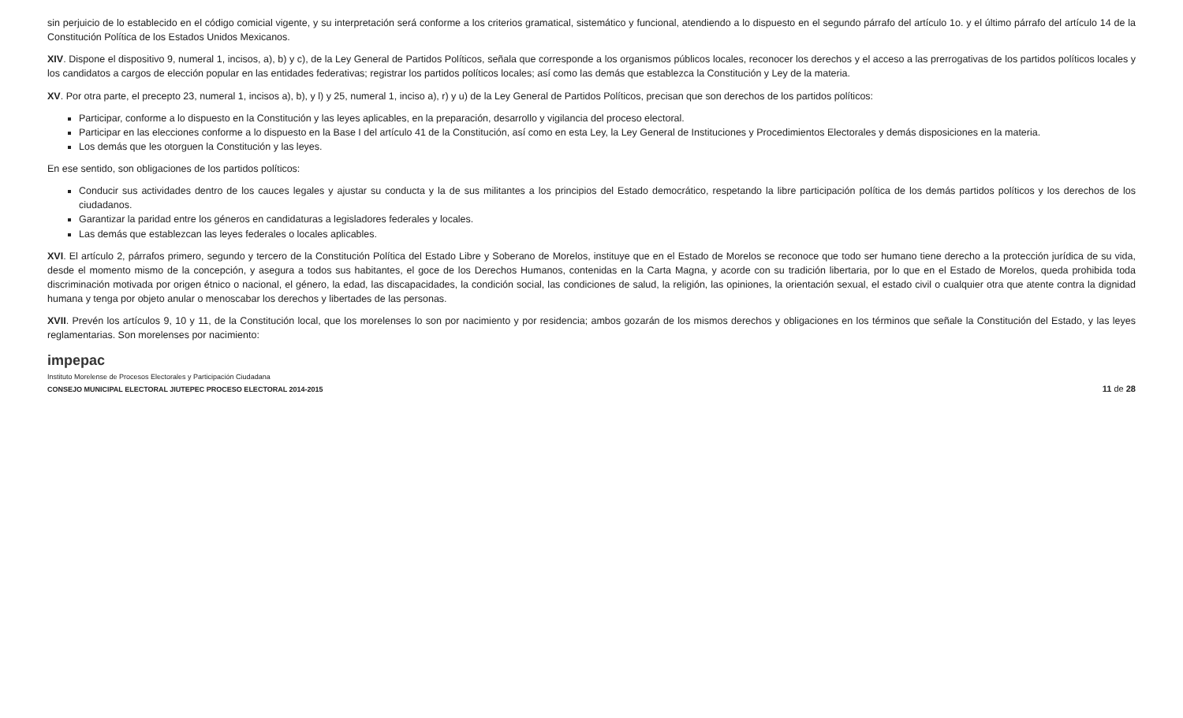sin perjuicio de lo establecido en el código comicial vigente, y su interpretación será conforme a los criterios gramatical, sistemático y funcional, atendiendo a lo dispuesto en el segundo párrafo del artículo 1o. y el último párrafo del artículo 14 de la Constitución Política de los Estados Unidos Mexicanos.
XIV. Dispone el dispositivo 9, numeral 1, incisos, a), b) y c), de la Ley General de Partidos Políticos, señala que corresponde a los organismos públicos locales, reconocer los derechos y el acceso a las prerrogativas de los partidos políticos locales y los candidatos a cargos de elección popular en las entidades federativas; registrar los partidos políticos locales; así como las demás que establezca la Constitución y Ley de la materia.
XV. Por otra parte, el precepto 23, numeral 1, incisos a), b), y l) y 25, numeral 1, inciso a), r) y u) de la Ley General de Partidos Políticos, precisan que son derechos de los partidos políticos:
Participar, conforme a lo dispuesto en la Constitución y las leyes aplicables, en la preparación, desarrollo y vigilancia del proceso electoral.
Participar en las elecciones conforme a lo dispuesto en la Base I del artículo 41 de la Constitución, así como en esta Ley, la Ley General de Instituciones y Procedimientos Electorales y demás disposiciones en la materia.
Los demás que les otorguen la Constitución y las leyes.
En ese sentido, son obligaciones de los partidos políticos:
Conducir sus actividades dentro de los cauces legales y ajustar su conducta y la de sus militantes a los principios del Estado democrático, respetando la libre participación política de los demás partidos políticos y los derechos de los ciudadanos.
Garantizar la paridad entre los géneros en candidaturas a legisladores federales y locales.
Las demás que establezcan las leyes federales o locales aplicables.
XVI. El artículo 2, párrafos primero, segundo y tercero de la Constitución Política del Estado Libre y Soberano de Morelos, instituye que en el Estado de Morelos se reconoce que todo ser humano tiene derecho a la protección jurídica de su vida, desde el momento mismo de la concepción, y asegura a todos sus habitantes, el goce de los Derechos Humanos, contenidas en la Carta Magna, y acorde con su tradición libertaria, por lo que en el Estado de Morelos, queda prohibida toda discriminación motivada por origen étnico o nacional, el género, la edad, las discapacidades, la condición social, las condiciones de salud, la religión, las opiniones, la orientación sexual, el estado civil o cualquier otra que atente contra la dignidad humana y tenga por objeto anular o menoscabar los derechos y libertades de las personas.
XVII. Prevén los artículos 9, 10 y 11, de la Constitución local, que los morelenses lo son por nacimiento y por residencia; ambos gozarán de los mismos derechos y obligaciones en los términos que señale la Constitución del Estado, y las leyes reglamentarias. Son morelenses por nacimiento:
impepac
Instituto Morelense de Procesos Electorales y Participación Ciudadana
CONSEJO MUNICIPAL ELECTORAL JIUTEPEC PROCESO ELECTORAL 2014-2015
11 de 28